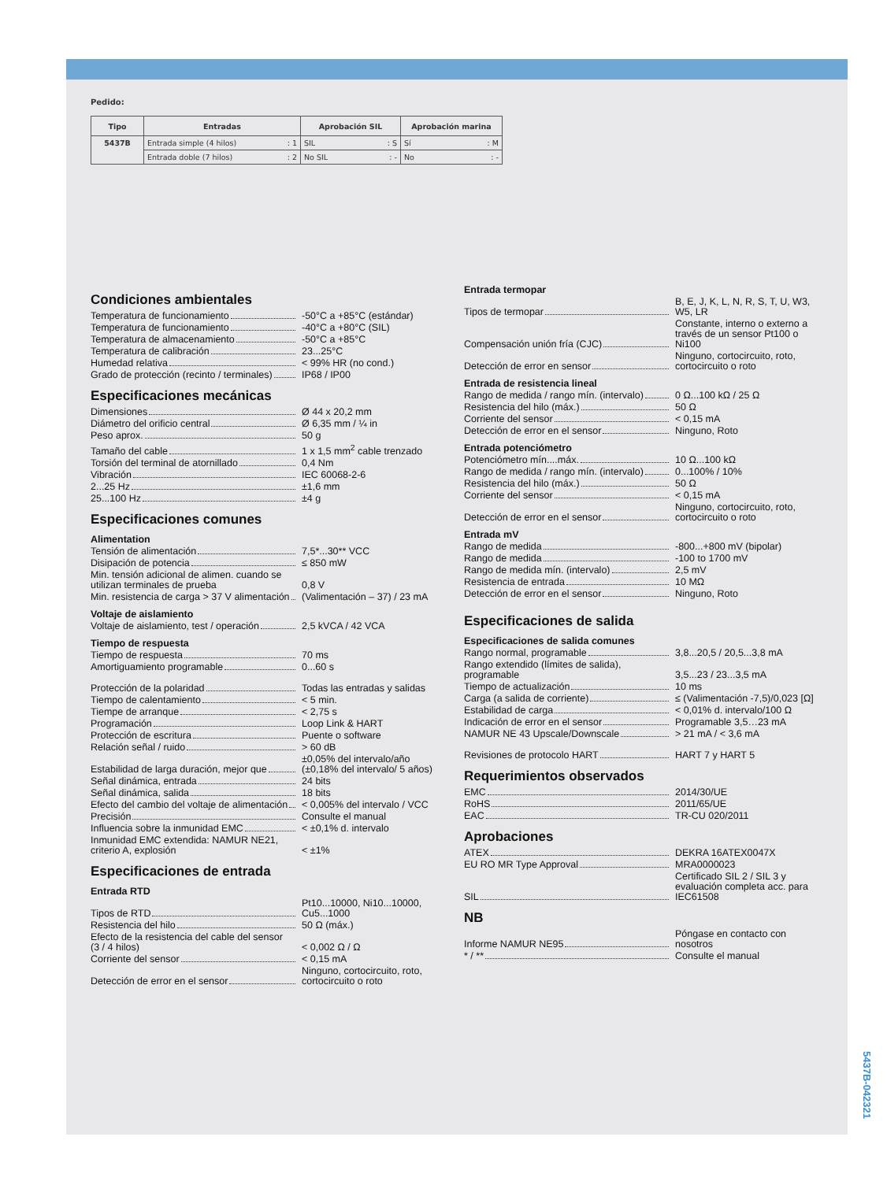Pedido:
| Tipo | Entradas | Aprobación SIL | Aprobación marina |
| --- | --- | --- | --- |
| 5437B | Entrada simple (4 hilos) : 1 | SIL : S | Sí : M |
| | Entrada doble (7 hilos) : 2 | No SIL : - | No : - |
Condiciones ambientales
Temperatura de funcionamiento -50°C a +85°C (estándar)
Temperatura de funcionamiento -40°C a +80°C (SIL)
Temperatura de almacenamiento -50°C a +85°C
Temperatura de calibración 23...25°C
Humedad relativa < 99% HR (no cond.)
Grado de protección (recinto / terminales) IP68 / IP00
Especificaciones mecánicas
Dimensiones Ø 44 x 20,2 mm
Diámetro del orificio central Ø 6,35 mm / ¼ in
Peso aprox. 50 g
Tamaño del cable 1 x 1,5 mm<sup>2</sup> cable trenzado
Torsión del terminal de atornillado 0,4 Nm
Vibración IEC 60068-2-6
2...25 Hz ±1,6 mm
25...100 Hz ±4 g
Especificaciones comunes
Alimentation
Tensión de alimentación 7,5*...30** VCC
Disipación de potencia ≤ 850 mW
Min. tensión adicional de alimen. cuando se utilizan terminales de prueba 0,8 V
Min. resistencia de carga > 37 V alimentación (Valimentación – 37) / 23 mA
Voltaje de aislamiento
Voltaje de aislamiento, test / operación 2,5 kVCA / 42 VCA
Tiempo de respuesta
Tiempo de respuesta 70 ms
Amortiguamiento programable 0...60 s
Protección de la polaridad Todas las entradas y salidas
Tiempo de calentamiento < 5 min.
Tiempe de arranque < 2,75 s
Programación Loop Link & HART
Protección de escritura Puente o software
Relación señal / ruido > 60 dB
Estabilidad de larga duración, mejor que ±0,05% del intervalo/año (±0,18% del intervalo/ 5 años)
Señal dinámica, entrada 24 bits
Señal dinámica, salida 18 bits
Efecto del cambio del voltaje de alimentación < 0,005% del intervalo / VCC
Precisión Consulte el manual
Influencia sobre la inmunidad EMC < ±0,1% d. intervalo
Inmunidad EMC extendida: NAMUR NE21, criterio A, explosión < ±1%
Especificaciones de entrada
Entrada RTD
Tipos de RTD Pt10...10000, Ni10...10000, Cu5...1000
Resistencia del hilo 50 Ω (máx.)
Efecto de la resistencia del cable del sensor (3 / 4 hilos) < 0,002 Ω / Ω
Corriente del sensor < 0,15 mA
Detección de error en el sensor Ninguno, cortocircuito, roto, cortocircuito o roto
Entrada termopar
Tipos de termopar B, E, J, K, L, N, R, S, T, U, W3, W5, LR
Compensación unión fría (CJC) Constante, interno o externo a través de un sensor Pt100 o Ni100
Detección de error en sensor Ninguno, cortocircuito, roto, cortocircuito o roto
Entrada de resistencia lineal
Rango de medida / rango mín. (intervalo) 0 Ω...100 kΩ / 25 Ω
Resistencia del hilo (máx.) 50 Ω
Corriente del sensor < 0,15 mA
Detección de error en el sensor Ninguno, Roto
Entrada potenciómetro
Potenciómetro mín....máx. 10 Ω...100 kΩ
Rango de medida / rango mín. (intervalo) 0...100% / 10%
Resistencia del hilo (máx.) 50 Ω
Corriente del sensor < 0,15 mA
Detección de error en el sensor Ninguno, cortocircuito, roto, cortocircuito o roto
Entrada mV
Rango de medida -800...+800 mV (bipolar)
Rango de medida -100 to 1700 mV
Rango de medida mín. (intervalo) 2,5 mV
Resistencia de entrada 10 MΩ
Detección de error en el sensor Ninguno, Roto
Especificaciones de salida
Especificaciones de salida comunes
Rango normal, programable 3,8...20,5 / 20,5...3,8 mA
Rango extendido (límites de salida), programable 3,5...23 / 23...3,5 mA
Tiempo de actualización 10 ms
Carga (a salida de corriente) ≤ (Valimentación -7,5)/0,023 [Ω]
Estabilidad de carga < 0,01% d. intervalo/100 Ω
Indicación de error en el sensor Programable 3,5…23 mA
NAMUR NE 43 Upscale/Downscale > 21 mA / < 3,6 mA
Revisiones de protocolo HART HART 7 y HART 5
Requerimientos observados
EMC 2014/30/UE
RoHS 2011/65/UE
EAC TR-CU 020/2011
Aprobaciones
ATEX DEKRA 16ATEX0047X
EU RO MR Type Approval MRA0000023
SIL Certificado SIL 2 / SIL 3 y evaluación completa acc. para IEC61508
NB
Informe NAMUR NE95 Póngase en contacto con nosotros
* / ** Consulte el manual
5437B-042321